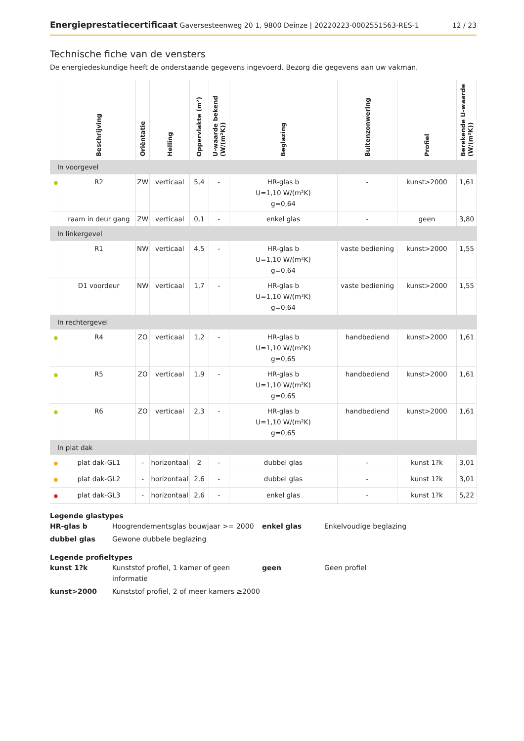Energieprestatiecertificaat Gaversesteenweg 20 1, 9800 Deinze | 20220223-0002551563-RES-1
12 / 23
Technische fiche van de vensters
De energiedeskundige heeft de onderstaande gegevens ingevoerd. Bezorg die gegevens aan uw vakman.
| | Beschrijving | Oriëntatie | Helling | Oppervlakte (m²) | U-waarde bekend (W/(m²K)) | Beglazing | Buitenzonwering | Profiel | Berekende U-waarde (W/(m²K)) |
| --- | --- | --- | --- | --- | --- | --- | --- | --- | --- |
| In voorgevel | | | | | | | | | |
| ● | R2 | ZW | verticaal | 5,4 | - | HR-glas b U=1,10 W/(m²K) g=0,64 | - | kunst>2000 | 1,61 |
| | raam in deur gang | ZW | verticaal | 0,1 | - | enkel glas | - | geen | 3,80 |
| In linkergevel | | | | | | | | | |
| | R1 | NW | verticaal | 4,5 | - | HR-glas b U=1,10 W/(m²K) g=0,64 | vaste bediening | kunst>2000 | 1,55 |
| | D1 voordeur | NW | verticaal | 1,7 | - | HR-glas b U=1,10 W/(m²K) g=0,64 | vaste bediening | kunst>2000 | 1,55 |
| In rechtergevel | | | | | | | | | |
| ● | R4 | ZO | verticaal | 1,2 | - | HR-glas b U=1,10 W/(m²K) g=0,65 | handbediend | kunst>2000 | 1,61 |
| ● | R5 | ZO | verticaal | 1,9 | - | HR-glas b U=1,10 W/(m²K) g=0,65 | handbediend | kunst>2000 | 1,61 |
| ● | R6 | ZO | verticaal | 2,3 | - | HR-glas b U=1,10 W/(m²K) g=0,65 | handbediend | kunst>2000 | 1,61 |
| In plat dak | | | | | | | | | |
| ● | plat dak-GL1 | - | horizontaal | 2 | - | dubbel glas | - | kunst 1?k | 3,01 |
| ● | plat dak-GL2 | - | horizontaal | 2,6 | - | dubbel glas | - | kunst 1?k | 3,01 |
| ● | plat dak-GL3 | - | horizontaal | 2,6 | - | enkel glas | - | kunst 1?k | 5,22 |
Legende glastypes
HR-glas b
Hoogrendementsglas bouwjaar >= 2000
enkel glas
Enkelvoudige beglazing
dubbel glas
Gewone dubbele beglazing
Legende profieltypes
kunst 1?k
Kunststof profiel, 1 kamer of geen informatie
geen
Geen profiel
kunst>2000
Kunststof profiel, 2 of meer kamers ≥2000